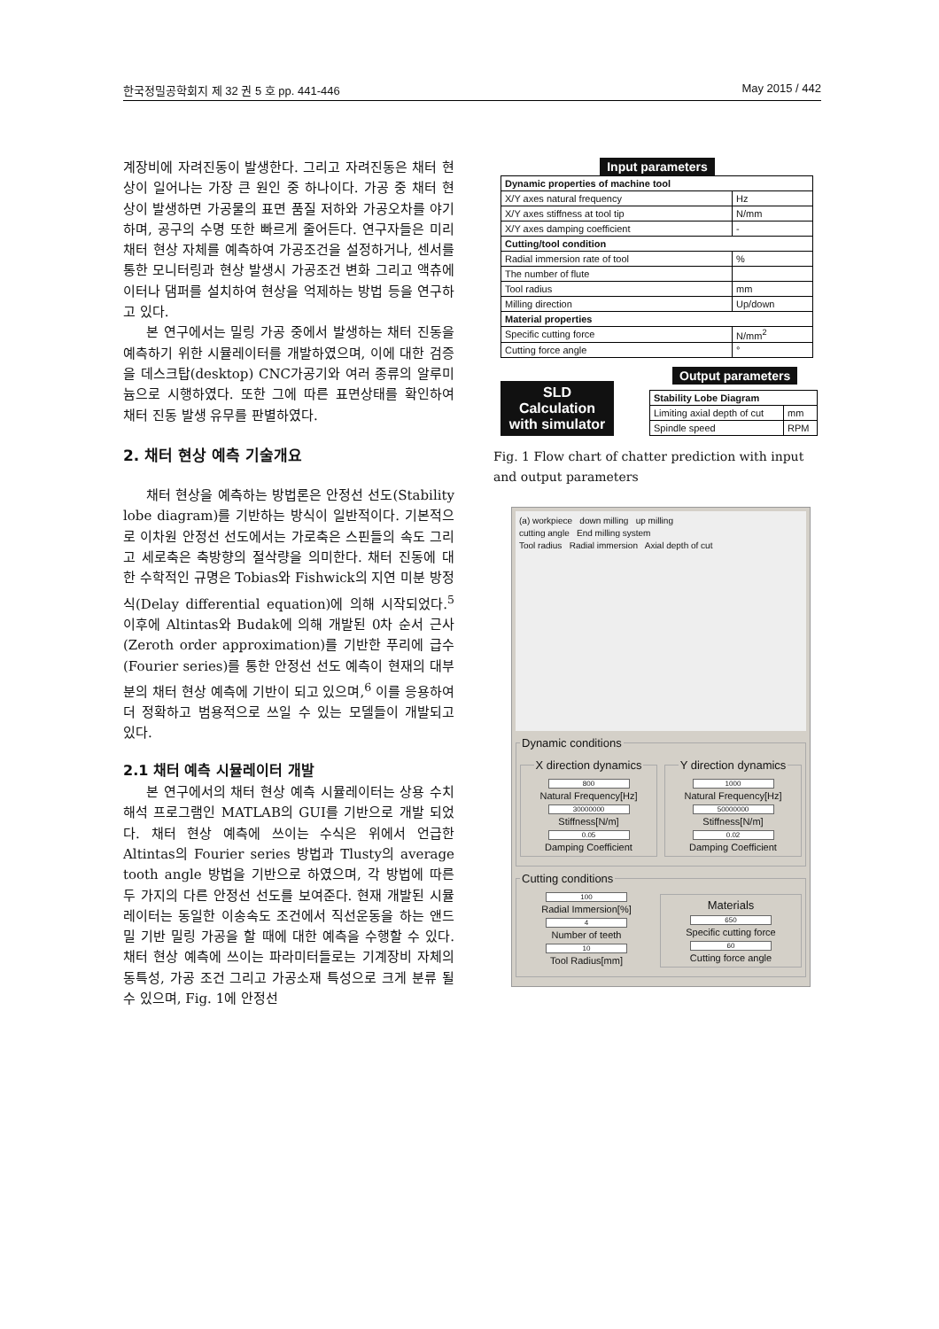한국정밀공학회지 제 32 권 5 호 pp. 441-446 May 2015 / 442
계장비에 자려진동이 발생한다. 그리고 자려진동은 채터 현상이 일어나는 가장 큰 원인 중 하나이다. 가공 중 채터 현상이 발생하면 가공물의 표면 품질 저하와 가공오차를 야기하며, 공구의 수명 또한 빠르게 줄어든다. 연구자들은 미리 채터 현상 자체를 예측하여 가공조건을 설정하거나, 센서를 통한 모니터링과 현상 발생시 가공조건 변화 그리고 액츄에이터나 댐퍼를 설치하여 현상을 억제하는 방법 등을 연구하고 있다.
본 연구에서는 밀링 가공 중에서 발생하는 채터 진동을 예측하기 위한 시뮬레이터를 개발하였으며, 이에 대한 검증을 데스크탑(desktop) CNC가공기와 여러 종류의 알루미늄으로 시행하였다. 또한 그에 따른 표면상태를 확인하여 채터 진동 발생 유무를 판별하였다.
2. 채터 현상 예측 기술개요
채터 현상을 예측하는 방법론은 안정선 선도(Stability lobe diagram)를 기반하는 방식이 일반적이다. 기본적으로 이차원 안정선 선도에서는 가로축은 스핀들의 속도 그리고 세로축은 축방향의 절삭량을 의미한다. 채터 진동에 대한 수학적인 규명은 Tobias와 Fishwick의 지연 미분 방정식(Delay differential equation)에 의해 시작되었다.<sup>5</sup> 이후에 Altintas와 Budak에 의해 개발된 0차 순서 근사(Zeroth order approximation)를 기반한 푸리에 급수(Fourier series)를 통한 안정선 선도 예측이 현재의 대부분의 채터 현상 예측에 기반이 되고 있으며,<sup>6</sup> 이를 응용하여 더 정확하고 범용적으로 쓰일 수 있는 모델들이 개발되고 있다.
2.1 채터 예측 시뮬레이터 개발
본 연구에서의 채터 현상 예측 시뮬레이터는 상용 수치해석 프로그램인 MATLAB의 GUI를 기반으로 개발 되었다. 채터 현상 예측에 쓰이는 수식은 위에서 언급한 Altintas의 Fourier series 방법과 Tlusty의 average tooth angle 방법을 기반으로 하였으며, 각 방법에 따른 두 가지의 다른 안정선 선도를 보여준다. 현재 개발된 시뮬레이터는 동일한 이송속도 조건에서 직선운동을 하는 앤드밀 기반 밀링 가공을 할 때에 대한 예측을 수행할 수 있다. 채터 현상 예측에 쓰이는 파라미터들로는 기계장비 자체의 동특성, 가공 조건 그리고 가공소재 특성으로 크게 분류 될 수 있으며, Fig. 1에 안정선
Input parameters
| Dynamic properties of machine tool | |
| X/Y axes natural frequency | Hz |
| X/Y axes stiffness at tool tip | N/mm |
| X/Y axes damping coefficient | - |
| Cutting/tool condition | |
| Radial immersion rate of tool | % |
| The number of flute | |
| Tool radius | mm |
| Milling direction | Up/down |
| Material properties | |
| Specific cutting force | N/mm<sup>2</sup> |
| Cutting force angle | ° |
SLD
Calculation
with simulator
Output parameters
| Stability Lobe Diagram | |
| Limiting axial depth of cut | mm |
| Spindle speed | RPM |
Fig. 1 Flow chart of chatter prediction with input and output parameters
(a) workpiece down milling up milling
cutting angle End milling system
Tool radius Radial immersion Axial depth of cut
Dynamic conditions
X direction dynamics
800
Natural Frequency[Hz]
30000000
Stiffness[N/m]
0.05
Damping Coefficient Y direction dynamics
1000
Natural Frequency[Hz]
50000000
Stiffness[N/m]
0.02
Damping Coefficient
Cutting conditions
100
Radial Immersion[%]
4
Number of teeth
10
Tool Radius[mm]
Materials
650
Specific cutting force
60
Cutting force angle